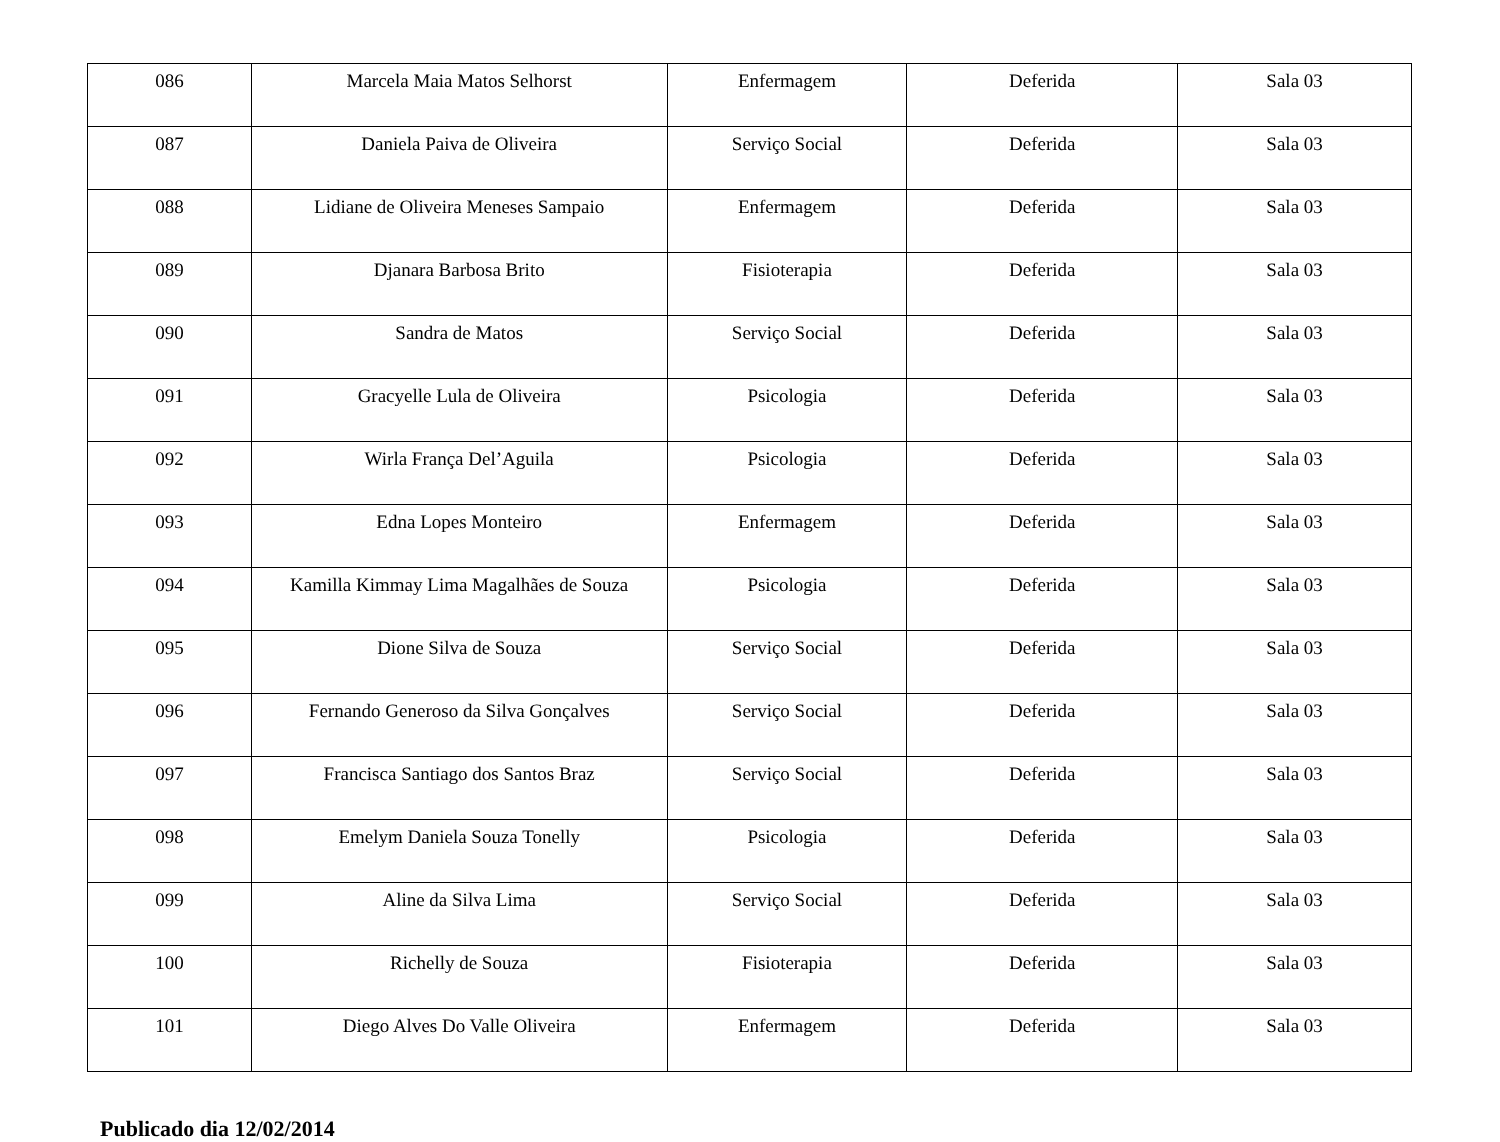| 086 | Marcela Maia Matos Selhorst | Enfermagem | Deferida | Sala 03 |
| 087 | Daniela Paiva de Oliveira | Serviço Social | Deferida | Sala 03 |
| 088 | Lidiane de Oliveira Meneses Sampaio | Enfermagem | Deferida | Sala 03 |
| 089 | Djanara Barbosa Brito | Fisioterapia | Deferida | Sala 03 |
| 090 | Sandra de Matos | Serviço Social | Deferida | Sala 03 |
| 091 | Gracyelle Lula de Oliveira | Psicologia | Deferida | Sala 03 |
| 092 | Wirla França Del’Aguila | Psicologia | Deferida | Sala 03 |
| 093 | Edna Lopes Monteiro | Enfermagem | Deferida | Sala 03 |
| 094 | Kamilla Kimmay Lima Magalhães de Souza | Psicologia | Deferida | Sala 03 |
| 095 | Dione Silva de Souza | Serviço Social | Deferida | Sala 03 |
| 096 | Fernando Generoso da Silva Gonçalves | Serviço Social | Deferida | Sala 03 |
| 097 | Francisca Santiago dos Santos Braz | Serviço Social | Deferida | Sala 03 |
| 098 | Emelym Daniela Souza Tonelly | Psicologia | Deferida | Sala 03 |
| 099 | Aline da Silva Lima | Serviço Social | Deferida | Sala 03 |
| 100 | Richelly de Souza | Fisioterapia | Deferida | Sala 03 |
| 101 | Diego Alves Do Valle Oliveira | Enfermagem | Deferida | Sala 03 |
Publicado dia 12/02/2014